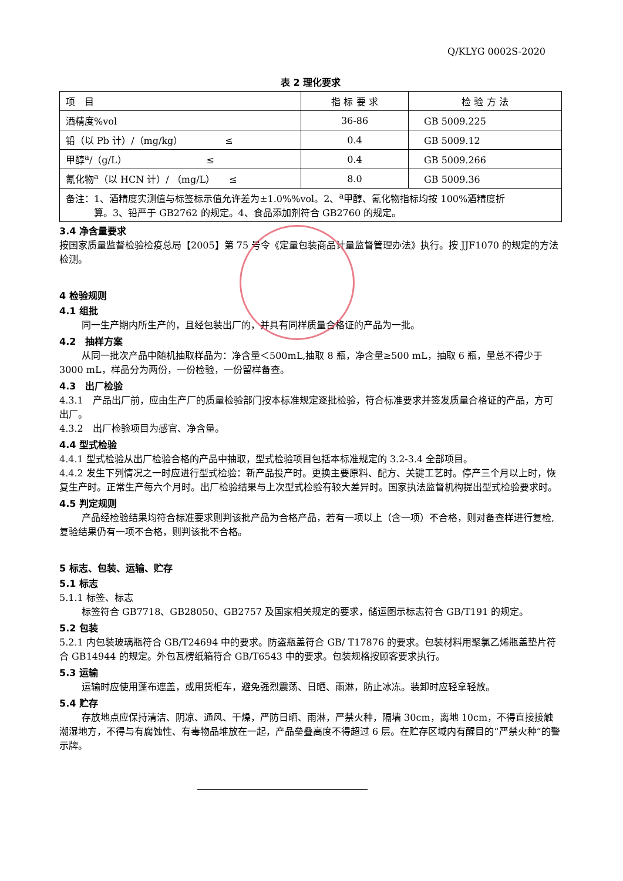Q/KLYG 0002S-2020
表 2 理化要求
| 项 目 | 指 标 要 求 | 检 验 方 法 |
| --- | --- | --- |
| 酒精度%vol | 36-86 | GB 5009.225 |
| 铅（以 Pb 计）/（mg/kg） ≤ | 0.4 | GB 5009.12 |
| 甲醇<sup>a</sup>/（g/L） ≤ | 0.4 | GB 5009.266 |
| 氰化物<sup>a</sup>（以 HCN 计）/ （mg/L） ≤ | 8.0 | GB 5009.36 |
| 备注：1、酒精度实测值与标签标示值允许差为±1.0%%vol。2、<sup>a</sup>甲醇、氰化物指标均按 100%酒精度折 算。3、铅严于 GB2762 的规定。4、食品添加剂符合 GB2760 的规定。 | | |
3.4 净含量要求
按国家质量监督检验检疫总局【2005】第 75 号令《定量包装商品计量监督管理办法》执行。按 JJF1070 的规定的方法检测。
4 检验规则
4.1 组批
同一生产期内所生产的，且经包装出厂的，并具有同样质量合格证的产品为一批。
4.2　抽样方案
从同一批次产品中随机抽取样品为：净含量＜500mL,抽取 8 瓶，净含量≥500 mL，抽取 6 瓶，量总不得少于 3000 mL，样品分为两份，一份检验，一份留样备查。
4.3　出厂检验
4.3.1　产品出厂前，应由生产厂的质量检验部门按本标准规定逐批检验，符合标准要求并签发质量合格证的产品，方可出厂。
4.3.2　出厂检验项目为感官、净含量。
4.4 型式检验
4.4.1 型式检验从出厂检验合格的产品中抽取，型式检验项目包括本标准规定的 3.2-3.4 全部项目。
4.4.2 发生下列情况之一时应进行型式检验：新产品投产时。更换主要原料、配方、关键工艺时。停产三个月以上时，恢复生产时。正常生产每六个月时。出厂检验结果与上次型式检验有较大差异时。国家执法监督机构提出型式检验要求时。
4.5 判定规则
产品经检验结果均符合标准要求则判该批产品为合格产品，若有一项以上（含一项）不合格，则对备查样进行复检,复验结果仍有一项不合格，则判该批不合格。
5 标志、包装、运输、贮存
5.1 标志
5.1.1 标签、标志
标签符合 GB7718、GB28050、GB2757 及国家相关规定的要求，储运图示标志符合 GB/T191 的规定。
5.2 包装
5.2.1 内包装玻璃瓶符合 GB/T24694 中的要求。防盗瓶盖符合 GB/ T17876 的要求。包装材料用聚氯乙烯瓶盖垫片符合 GB14944 的规定。外包瓦楞纸箱符合 GB/T6543 中的要求。包装规格按顾客要求执行。
5.3 运输
运输时应使用蓬布遮盖，或用货柜车，避免强烈震荡、日晒、雨淋，防止冰冻。装卸时应轻拿轻放。
5.4 贮存
存放地点应保持清洁、阴凉、通风、干燥，严防日晒、雨淋，严禁火种，隔墙 30cm，离地 10cm，不得直接接触潮湿地方，不得与有腐蚀性、有毒物品堆放在一起，产品垒叠高度不得超过 6 层。在贮存区域内有醒目的“严禁火种”的警示牌。